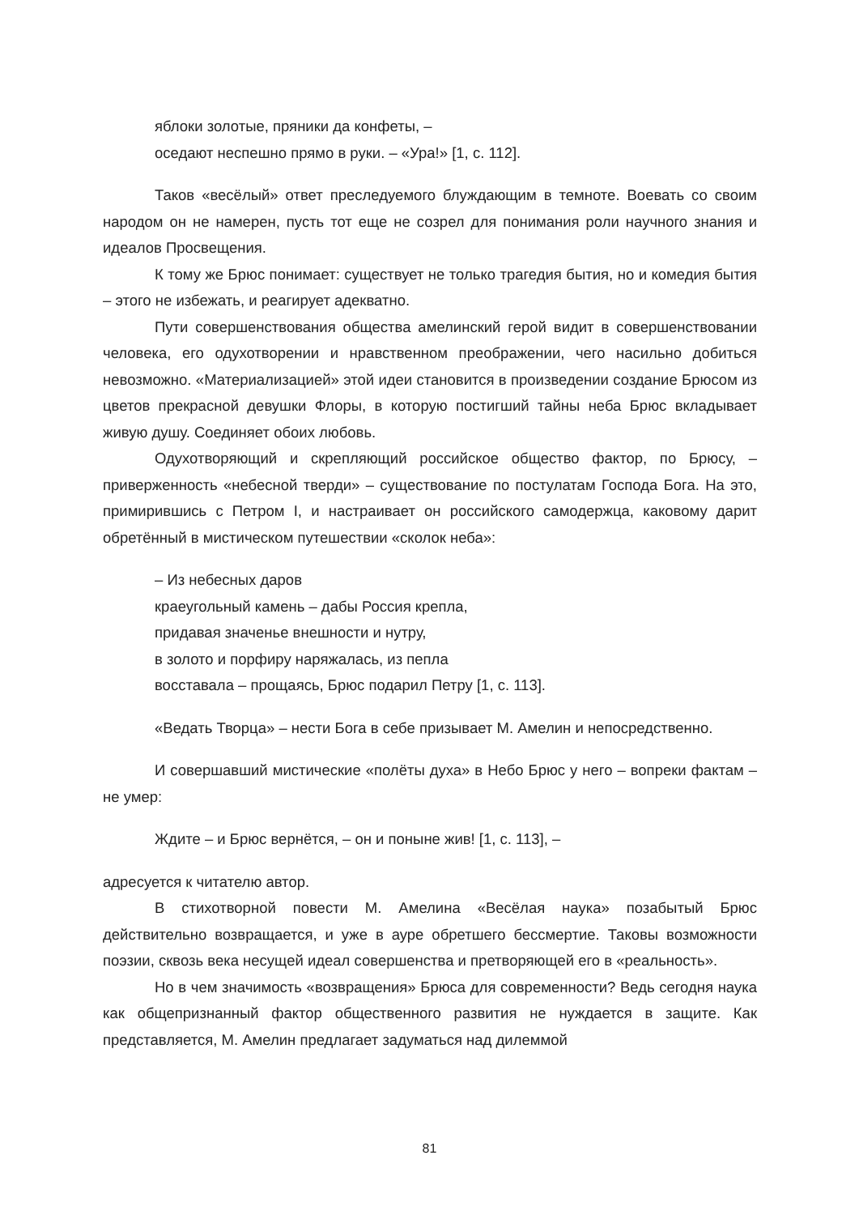яблоки золотые, пряники да конфеты, –
оседают неспешно прямо в руки. – «Ура!» [1, с. 112].
Таков «весёлый» ответ преследуемого блуждающим в темноте. Воевать со своим народом он не намерен, пусть тот еще не созрел для понимания роли научного знания и идеалов Просвещения.
К тому же Брюс понимает: существует не только трагедия бытия, но и комедия бытия – этого не избежать, и реагирует адекватно.
Пути совершенствования общества амелинский герой видит в совершенствовании человека, его одухотворении и нравственном преображении, чего насильно добиться невозможно. «Материализацией» этой идеи становится в произведении создание Брюсом из цветов прекрасной девушки Флоры, в которую постигший тайны неба Брюс вкладывает живую душу. Соединяет обоих любовь.
Одухотворяющий и скрепляющий российское общество фактор, по Брюсу, – приверженность «небесной тверди» – существование по постулатам Господа Бога. На это, примирившись с Петром I, и настраивает он российского самодержца, каковому дарит обретённый в мистическом путешествии «сколок неба»:
– Из небесных даров
краеугольный камень – дабы Россия крепла,
придавая значенье внешности и нутру,
в золото и порфиру наряжалась, из пепла
восставала – прощаясь, Брюс подарил Петру [1, с. 113].
«Ведать Творца» – нести Бога в себе призывает М. Амелин и непосредственно.
И совершавший мистические «полёты духа» в Небо Брюс у него – вопреки фактам – не умер:
Ждите – и Брюс вернётся, – он и поныне жив! [1, с. 113], –
адресуется к читателю автор.
В стихотворной повести М. Амелина «Весёлая наука» позабытый Брюс действительно возвращается, и уже в ауре обретшего бессмертие. Таковы возможности поэзии, сквозь века несущей идеал совершенства и претворяющей его в «реальность».
Но в чем значимость «возвращения» Брюса для современности? Ведь сегодня наука как общепризнанный фактор общественного развития не нуждается в защите. Как представляется, М. Амелин предлагает задуматься над дилеммой
81